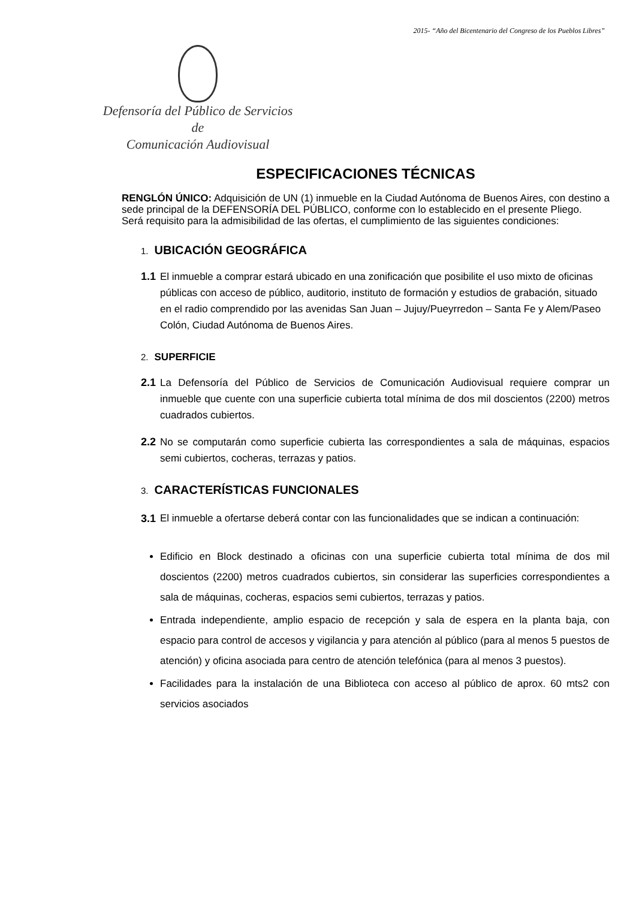2015- “Año del Bicentenario del Congreso de los Pueblos Libres”
Defensoría del Público de Servicios de
Comunicación Audiovisual
ESPECIFICACIONES TÉCNICAS
RENGLÓN ÚNICO: Adquisición de UN (1) inmueble en la Ciudad Autónoma de Buenos Aires, con destino a sede principal de la DEFENSORÍA DEL PÚBLICO, conforme con lo establecido en el presente Pliego.
Será requisito para la admisibilidad de las ofertas, el cumplimiento de las siguientes condiciones:
1. UBICACIÓN GEOGRÁFICA
1.1
El inmueble a comprar estará ubicado en una zonificación que posibilite el uso mixto de oficinas públicas con acceso de público, auditorio, instituto de formación y estudios de grabación, situado en el radio comprendido por las avenidas San Juan – Jujuy/Pueyrredon – Santa Fe y Alem/Paseo Colón, Ciudad Autónoma de Buenos Aires.
2. SUPERFICIE
2.1
La Defensoría del Público de Servicios de Comunicación Audiovisual requiere comprar un inmueble que cuente con una superficie cubierta total mínima de dos mil doscientos (2200) metros cuadrados cubiertos.
2.2
No se computarán como superficie cubierta las correspondientes a sala de máquinas, espacios semi cubiertos, cocheras, terrazas y patios.
3. CARACTERÍSTICAS FUNCIONALES
3.1
El inmueble a ofertarse deberá contar con las funcionalidades que se indican a continuación:
Edificio en Block destinado a oficinas con una superficie cubierta total mínima de dos mil doscientos (2200) metros cuadrados cubiertos, sin considerar las superficies correspondientes a sala de máquinas, cocheras, espacios semi cubiertos, terrazas y patios.
Entrada independiente, amplio espacio de recepción y sala de espera en la planta baja, con espacio para control de accesos y vigilancia y para atención al público (para al menos 5 puestos de atención) y oficina asociada para centro de atención telefónica (para al menos 3 puestos).
Facilidades para la instalación de una Biblioteca con acceso al público de aprox. 60 mts2 con servicios asociados